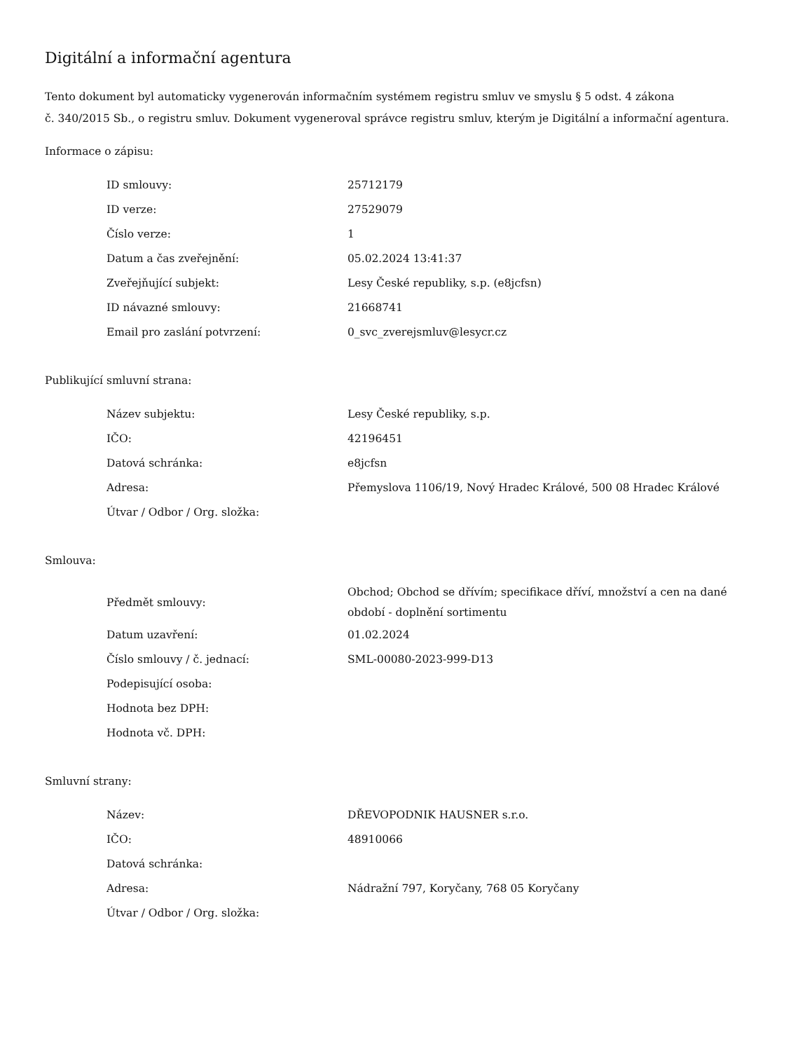Digitální a informační agentura
Tento dokument byl automaticky vygenerován informačním systémem registru smluv ve smyslu § 5 odst. 4 zákona
č. 340/2015 Sb., o registru smluv. Dokument vygeneroval správce registru smluv, kterým je Digitální a informační agentura.
Informace o zápisu:
| ID smlouvy: | 25712179 |
| ID verze: | 27529079 |
| Číslo verze: | 1 |
| Datum a čas zveřejnění: | 05.02.2024 13:41:37 |
| Zveřejňující subjekt: | Lesy České republiky, s.p. (e8jcfsn) |
| ID návazné smlouvy: | 21668741 |
| Email pro zaslání potvrzení: | 0_svc_zverejsmluv@lesycr.cz |
Publikující smluvní strana:
| Název subjektu: | Lesy České republiky, s.p. |
| IČO: | 42196451 |
| Datová schránka: | e8jcfsn |
| Adresa: | Přemyslova 1106/19, Nový Hradec Králové, 500 08 Hradec Králové |
| Útvar / Odbor / Org. složka: | |
Smlouva:
| Předmět smlouvy: | Obchod; Obchod se dřívím; specifikace dříví, množství a cen na dané období - doplnění sortimentu |
| Datum uzavření: | 01.02.2024 |
| Číslo smlouvy / č. jednací: | SML-00080-2023-999-D13 |
| Podepisující osoba: | |
| Hodnota bez DPH: | |
| Hodnota vč. DPH: | |
Smluvní strany:
| Název: | DŘEVOPODNIK HAUSNER s.r.o. |
| IČO: | 48910066 |
| Datová schránka: | |
| Adresa: | Nádražní 797, Koryčany, 768 05 Koryčany |
| Útvar / Odbor / Org. složka: | |